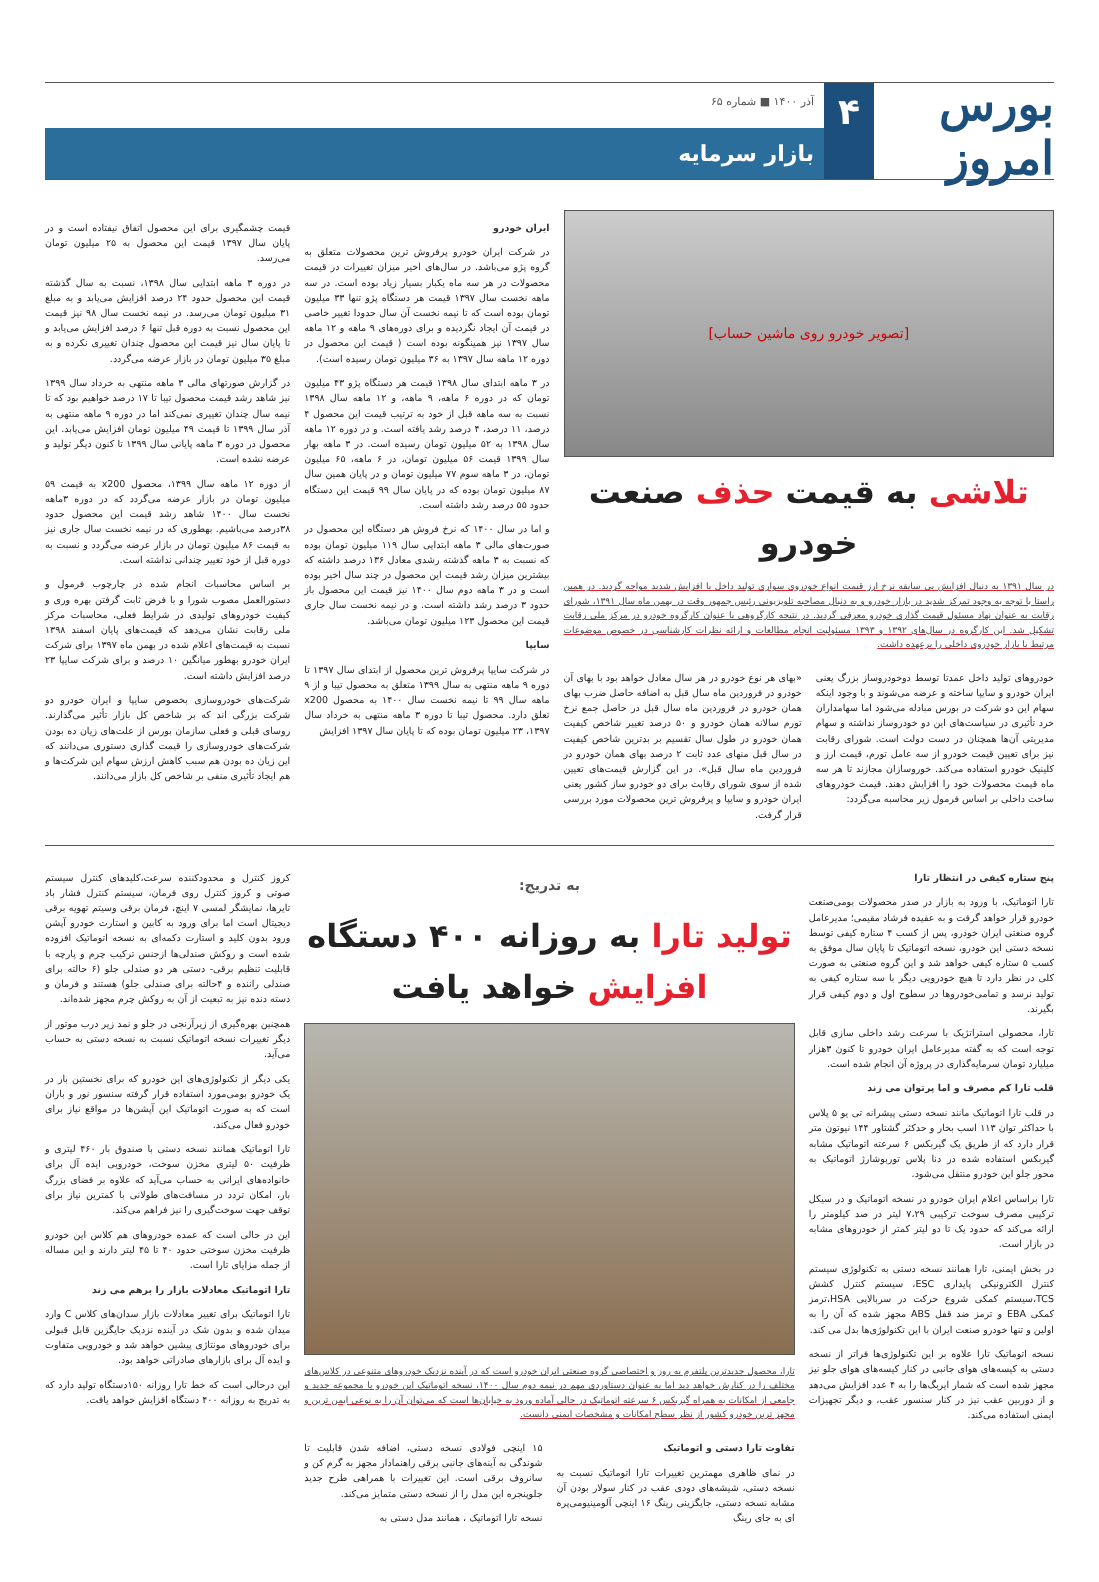بورس امروز
۴
آذر ۱۴۰۰ ■ شماره ۶۵
بازار سرمایه
[تصویر خودرو روی ماشین حساب]
تلاشی به قیمت حذف صنعت خودرو
در سال ۱۳۹۱ به دنبال افزایش بی سابقه نرخ ارز قیمت انواع خودروی سواری تولید داخل با افزایش شدید مواجه گردید. در همین راستا با توجه به وجود تمرکز شدید در بازار خودرو و به دنبال مصاحبه تلویزیونی رئیس جمهور وقت در بهمن ماه سال ۱۳۹۱، شورای رقابت به عنوان نهاد مسئول قیمت گذاری خودرو معرفی گردید. در نتیجه کارگروهی با عنوان کارگروه خودرو در مرکز ملی رقابت تشکیل شد. این کارگروه در سال‌های ۱۳۹۲ و ۱۳۹۳ مسئولیت انجام مطالعات و ارائه نظرات کارشناسی در خصوص موضوعات مرتبط با بازار خودروی داخلی را برعهده داشت.
خودروهای تولید داخل عمدتا توسط دوخودروساز بزرگ یعنی ایران خودرو و سایپا ساخته و عرضه می‌شوند و با وجود اینکه سهام این دو شرکت در بورس مبادله می‌شود اما سهامداران خرد تأثیری در سیاست‌های این دو خودروساز نداشته و سهام مدیریتی آن‌ها همچنان در دست دولت است. شورای رقابت نیز برای تعیین قیمت خودرو از سه عامل تورم، قیمت ارز و کلینیک خودرو استفاده می‌کند. خوروسازان مجازند تا هر سه ماه قیمت محصولات خود را افزایش دهند. قیمت خودروهای ساخت داخلی بر اساس فرمول زیر محاسبه می‌گردد:
«بهای هر نوع خودرو در هر سال معادل خواهد بود با بهای آن خودرو در فروردین ماه سال قبل به اضافه حاصل ضرب بهای همان خودرو در فروردین ماه سال قبل در حاصل جمع نرخ تورم سالانه همان خودرو و ۵۰ درصد تغییر شاخص کیفیت همان خودرو در طول سال تقسیم بر بدترین شاخص کیفیت در سال قبل منهای عدد ثابت ۲ درصد بهای همان خودرو در فروردین ماه سال قبل». در این گزارش قیمت‌های تعیین شده از سوی شورای رقابت برای دو خودرو ساز کشور یعنی ایران خودرو و سایپا و پرفروش ترین محصولات مورد بررسی قرار گرفت.
ایران خودرو
در شرکت ایران خودرو پرفروش ترین محصولات متعلق به گروه پژو می‌باشد. در سال‌های اخیر میزان تغییرات در قیمت محصولات در هر سه ماه یکبار بسیار زیاد بوده است. در سه ماهه نخست سال ۱۳۹۷ قیمت هر دستگاه پژو تنها ۳۳ میلیون تومان بوده است که تا نیمه نخست آن سال حدودا تغییر خاصی در قیمت آن ایجاد نگردیده و برای دوره‌های ۹ ماهه و ۱۲ ماهه سال ۱۳۹۷ نیز همینگونه بوده است ( قیمت این محصول در دوره ۱۲ ماهه سال ۱۳۹۷ به ۳۶ میلیون تومان رسیده است).
در ۳ ماهه ابتدای سال ۱۳۹۸ قیمت هر دستگاه پژو ۴۳ میلیون تومان که در دوره ۶ ماهه، ۹ ماهه، و ۱۲ ماهه سال ۱۳۹۸ نسبت به سه ماهه قبل از خود به ترتیب قیمت این محصول ۴ درصد، ۱۱ درصد، ۴ درصد رشد یافته است. و در دوره ۱۲ ماهه سال ۱۳۹۸ به ۵۲ میلیون تومان رسیده است. در ۳ ماهه بهار سال ۱۳۹۹ قیمت ۵۶ میلیون تومان، در ۶ ماهه، ۶۵ میلیون تومان، در ۳ ماهه سوم ۷۷ میلیون تومان و در پایان همین سال ۸۷ میلیون تومان بوده که در پایان سال ۹۹ قیمت این دستگاه حدود ۵۵ درصد رشد داشته است.
و اما در سال ۱۴۰۰ که نرخ فروش هر دستگاه این محصول در صورت‌های مالی ۳ ماهه ابتدایی سال ۱۱۹ میلیون تومان بوده که نسبت به ۳ ماهه گذشته رشدی معادل ۱۳۶ درصد داشته که بیشترین میزان رشد قیمت این محصول در چند سال اخیر بوده است و در ۳ ماهه دوم سال ۱۴۰۰ نیز قیمت این محصول باز حدود ۳ درصد رشد داشته است. و در نیمه نخست سال جاری قیمت این محصول ۱۲۳ میلیون تومان می‌باشد.
سایپا
در شرکت سایپا پرفروش ترین محصول از ابتدای سال ۱۳۹۷ تا دوره ۹ ماهه منتهی به سال ۱۳۹۹ متعلق به محصول تیبا و از ۹ ماهه سال ۹۹ تا نیمه نخست سال ۱۴۰۰ به محصول x200 تعلق دارد. محصول تیبا تا دوره ۳ ماهه منتهی به خرداد سال ۱۳۹۷، ۲۳ میلیون تومان بوده که تا پایان سال ۱۳۹۷ افزایش
قیمت چشمگیری برای این محصول اتفاق نیفتاده است و در پایان سال ۱۳۹۷ قیمت این محصول به ۲۵ میلیون تومان می‌رسد.
در دوره ۳ ماهه ابتدایی سال ۱۳۹۸، نسبت به سال گذشته قیمت این محصول حدود ۲۴ درصد افزایش می‌یابد و به مبلغ ۳۱ میلیون تومان می‌رسد. در نیمه نخست سال ۹۸ نیز قیمت این محصول نسبت به دوره قبل تنها ۶ درصد افزایش می‌یابد و تا پایان سال نیز قیمت این محصول چندان تغییری نکرده و به مبلغ ۳۵ میلیون تومان در بازار عرضه می‌گردد.
در گزارش صورتهای مالی ۳ ماهه منتهی به خرداد سال ۱۳۹۹ نیز شاهد رشد قیمت محصول تیبا تا ۱۷ درصد خواهیم بود که تا نیمه سال چندان تغییری نمی‌کند اما در دوره ۹ ماهه منتهی به آذر سال ۱۳۹۹ تا قیمت ۴۹ میلیون تومان افزایش می‌یابد. این محصول در دوره ۳ ماهه پایانی سال ۱۳۹۹ تا کنون دیگر تولید و عرضه نشده است.
از دوره ۱۲ ماهه سال ۱۳۹۹، محصول x200 به قیمت ۵۹ میلیون تومان در بازار عرضه می‌گردد که در دوره ۳ماهه نخست سال ۱۴۰۰ شاهد رشد قیمت این محصول حدود ۳۸درصد می‌باشیم. بهطوری که در نیمه نخست سال جاری نیز به قیمت ۸۶ میلیون تومان در بازار عرضه می‌گردد و نسبت به دوره قبل از خود تغییر چندانی نداشته است.
بر اساس محاسبات انجام شده در چارچوب فرمول و دستورالعمل مصوب شورا و با فرض ثابت گرفتن بهره وری و کیفیت خودروهای تولیدی در شرایط فعلی، محاسبات مرکز ملی رقابت نشان می‌دهد که قیمت‌های پایان اسفند ۱۳۹۸ نسبت به قیمت‌های اعلام شده در بهمن ماه ۱۳۹۷ برای شرکت ایران خودرو بهطور میانگین ۱۰ درصد و برای شرکت سایپا ۲۳ درصد افزایش داشته است.
شرکت‌های خودروسازی بخصوص سایپا و ایران خودرو دو شرکت بزرگی اند که بر شاخص کل بازار تأثیر می‌گذارند. روسای قبلی و فعلی سازمان بورس از علت‌های زیان ده بودن شرکت‌های خودروسازی را قیمت گذاری دستوری می‌دانند که این زیان ده بودن هم سبب کاهش ارزش سهام این شرکت‌ها و هم ایجاد تأثیری منفی بر شاخص کل بازار می‌دانند.
پنج ستاره کیفی در انتظار تارا
تارا اتوماتیک، با ورود به بازار در صدر محصولات بومی‌صنعت خودرو قرار خواهد گرفت و به عقیده فرشاد مقیمی؛ مدیرعامل گروه صنعتی ایران خودرو، پس از کسب ۴ ستاره کیفی توسط نسخه دستی این خودرو، نسخه اتوماتیک تا پایان سال موفق به کسب ۵ ستاره کیفی خواهد شد و این گروه صنعتی به صورت کلی در نظر دارد تا هیچ خودرویی دیگر با سه ستاره کیفی به تولید نرسد و تمامی‌خودروها در سطوح اول و دوم کیفی قرار بگیرند.
تارا، محصولی استراتژیک با سرعت رشد داخلی سازی قابل توجه است که به گفته مدیرعامل ایران خودرو تا کنون ۳هزار میلیارد تومان سرمایه‌گذاری در پروژه آن انجام شده است.
قلب تارا کم مصرف و اما پرتوان می زند
در قلب تارا اتوماتیک مانند نسخه دستی پیشرانه تی یو ۵ پلاس با حداکثر توان ۱۱۳ اسب بخار و حدکثر گشتاور ۱۴۴ نیوتون متر قرار دارد که از طریق یک گیربکس ۶ سرعته اتوماتیک مشابه گیربکس استفاده شده در دنا پلاس توربوشارژ اتوماتیک به محور جلو این خودرو منتقل می‌شود.
تارا براساس اعلام ایران خودرو در نسخه اتوماتیک و در سیکل ترکیبی مصرف سوخت ترکیبی ۷،۲۹ لیتر در صد کیلومتر را ارائه می‌کند که حدود یک تا دو لیتر کمتر از خودروهای مشابه در بازار است.
در بخش ایمنی، تارا همانند نسخه دستی به تکنولوژی سیستم کنترل الکترونیکی پایداری ESC، سیستم کنترل کشش TCS،سیستم کمکی شروع حرکت در سربالایی HSA،ترمز کمکی EBA و ترمز ضد قفل ABS مجهز شده که آن را به اولین و تنها خودرو صنعت ایران با این تکنولوژی‌ها بدل می کند.
نسخه اتوماتیک تارا علاوه بر این تکنولوژی‌ها فراتر از نسخه دستی به کیسه‌های هوای جانبی در کنار کیسه‌های هوای جلو نیز مجهز شده است که شمار ایربگ‌ها را به ۴ عدد افزایش می‌دهد و از دوربین عقب نیز در کنار سنسور عقب، و دیگر تجهیزات ایمنی استفاده می‌کند.
به تدریج:
تولید تارا به روزانه ۴۰۰ دستگاه
افزایش خواهد یافت
تارا، محصول جدیدترین پلتفرم به روز و اختصاصی گروه صنعتی ایران خودرو است که در آینده نزدیک خودروهای متنوعی در کلاس‌های مختلف را در کنارش خواهد دید اما به عنوان دستاوردی مهم در نیمه دوم سال ۱۴۰۰، نسخه اتوماتیک این خودرو با مجموعه جدید و جامعی از امکانات به همراه گیربکس ۶ سرعته اتوماتیک در حالی آماده ورود به خیابان‌ها است که می‌توان آن را به نوعی ایمن ترین و مجهز ترین خودرو کشور از نظر سطح امکانات و مشخصات ایمنی دانست.
تفاوت تارا دستی و اتوماتیک
در نمای ظاهری مهمترین تغییرات تارا اتوماتیک نسبت به نسخه دستی، شیشه‌های دودی عقب در کنار سولار بودن آن مشابه نسخه دستی، جایگزینی رینگ ۱۶ اینچی آلومینیومی‌پره ای به جای رینگ
۱۵ اینچی فولادی نسخه دستی، اضافه شدن قابلیت تا شوندگی به آینه‌های جانبی برقی راهنمادار مجهز به گرم کن و سانروف برقی است. این تغییرات با همراهی طرح جدید جلوپنجره این مدل را از نسخه دستی متمایز می‌کند.
نسخه تارا اتوماتیک ، همانند مدل دستی به
کروز کنترل و محدودکننده سرعت،کلیدهای کنترل سیستم صوتی و کروز کنترل روی فرمان، سیستم کنترل فشار باد تایرها، نمایشگر لمسی ۷ اینچ، فرمان برقی وسیتم تهویه برقی دیجیتال است اما برای ورود به کابین و استارت خودرو آپشن ورود بدون کلید و استارت دکمه‌ای به نسخه اتوماتیک افزوده شده است و روکش صندلی‌ها ازجنس ترکیب چرم و پارچه با قابلیت تنظیم برقی- دستی هر دو صندلی جلو (۶ حالته برای صندلی راننده و ۴حالته برای صندلی جلو) هستند و فرمان و دسته دنده نیز به تبعیت از آن به روکش چرم مجهز شده‌اند.
همچنین بهره‌گیری از زیرآرنجی در جلو و نمد زیر درب موتور از دیگر تغییرات نسخه اتوماتیک نسبت به نسخه دستی به حساب می‌آید.
یکی دیگر از تکنولوژی‌های این خودرو که برای نخستین بار در یک خودرو بومی‌مورد استفاده قرار گرفته سنسور نور و باران است که به صورت اتوماتیک این آپشن‌ها در مواقع نیاز برای خودرو فعال می‌کند.
تارا اتوماتیک همانند نسخه دستی با صندوق بار ۴۶۰ لیتری و ظرفیت ۵۰ لیتری مخزن سوخت، خودرویی ایده آل برای خانواده‌های ایرانی به حساب می‌آید که علاوه بر فضای بزرگ بار، امکان تردد در مسافت‌های طولانی با کمترین نیاز برای توقف جهت سوخت‌گیری را نیز فراهم می‌کند.
این در حالی است که عمده خودروهای هم کلاس این خودرو ظرفیت مخزن سوختی حدود ۴۰ تا ۴۵ لیتر دارند و این مساله از جمله مزایای تارا است.
تارا اتوماتیک معادلات بازار را برهم می زند
تارا اتوماتیک برای تغییر معادلات بازار سدان‌های کلاس C وارد میدان شده و بدون شک در آینده نزدیک جایگزین قابل قبولی برای خودروهای مونتاژی پیشین خواهد شد و خودرویی متفاوت و ایده آل برای بازارهای صادراتی خواهد بود.
این درحالی است که خط تارا روزانه ۱۵۰دستگاه تولید دارد که به تدریج به روزانه ۴۰۰ دستگاه افزایش خواهد یافت.